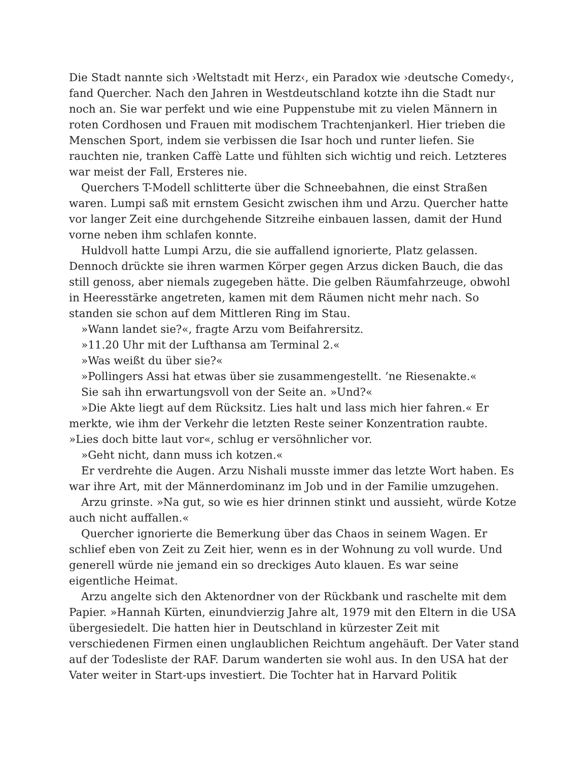Die Stadt nannte sich ›Weltstadt mit Herz‹, ein Paradox wie ›deutsche Comedy‹, fand Quercher. Nach den Jahren in Westdeutschland kotzte ihn die Stadt nur noch an. Sie war perfekt und wie eine Puppenstube mit zu vielen Männern in roten Cordhosen und Frauen mit modischem Trachtenjankerl. Hier trieben die Menschen Sport, indem sie verbissen die Isar hoch und runter liefen. Sie rauchten nie, tranken Caffè Latte und fühlten sich wichtig und reich. Letzteres war meist der Fall, Ersteres nie.
Querchers T-Modell schlitterte über die Schneebahnen, die einst Straßen waren. Lumpi saß mit ernstem Gesicht zwischen ihm und Arzu. Quercher hatte vor langer Zeit eine durchgehende Sitzreihe einbauen lassen, damit der Hund vorne neben ihm schlafen konnte.
Huldvoll hatte Lumpi Arzu, die sie auffallend ignorierte, Platz gelassen. Dennoch drückte sie ihren warmen Körper gegen Arzus dicken Bauch, die das still genoss, aber niemals zugegeben hätte. Die gelben Räumfahrzeuge, obwohl in Heeresstärke angetreten, kamen mit dem Räumen nicht mehr nach. So standen sie schon auf dem Mittleren Ring im Stau.
»Wann landet sie?«, fragte Arzu vom Beifahrersitz.
»11.20 Uhr mit der Lufthansa am Terminal 2.«
»Was weißt du über sie?«
»Pollingers Assi hat etwas über sie zusammengestellt. ’ne Riesenakte.«
Sie sah ihn erwartungsvoll von der Seite an. »Und?«
»Die Akte liegt auf dem Rücksitz. Lies halt und lass mich hier fahren.« Er merkte, wie ihm der Verkehr die letzten Reste seiner Konzentration raubte. »Lies doch bitte laut vor«, schlug er versöhnlicher vor.
»Geht nicht, dann muss ich kotzen.«
Er verdrehte die Augen. Arzu Nishali musste immer das letzte Wort haben. Es war ihre Art, mit der Männerdominanz im Job und in der Familie umzugehen.
Arzu grinste. »Na gut, so wie es hier drinnen stinkt und aussieht, würde Kotze auch nicht auffallen.«
Quercher ignorierte die Bemerkung über das Chaos in seinem Wagen. Er schlief eben von Zeit zu Zeit hier, wenn es in der Wohnung zu voll wurde. Und generell würde nie jemand ein so dreckiges Auto klauen. Es war seine eigentliche Heimat.
Arzu angelte sich den Aktenordner von der Rückbank und raschelte mit dem Papier. »Hannah Kürten, einundvierzig Jahre alt, 1979 mit den Eltern in die USA übergesiedelt. Die hatten hier in Deutschland in kürzester Zeit mit verschiedenen Firmen einen unglaublichen Reichtum angehäuft. Der Vater stand auf der Todesliste der RAF. Darum wanderten sie wohl aus. In den USA hat der Vater weiter in Start-ups investiert. Die Tochter hat in Harvard Politik